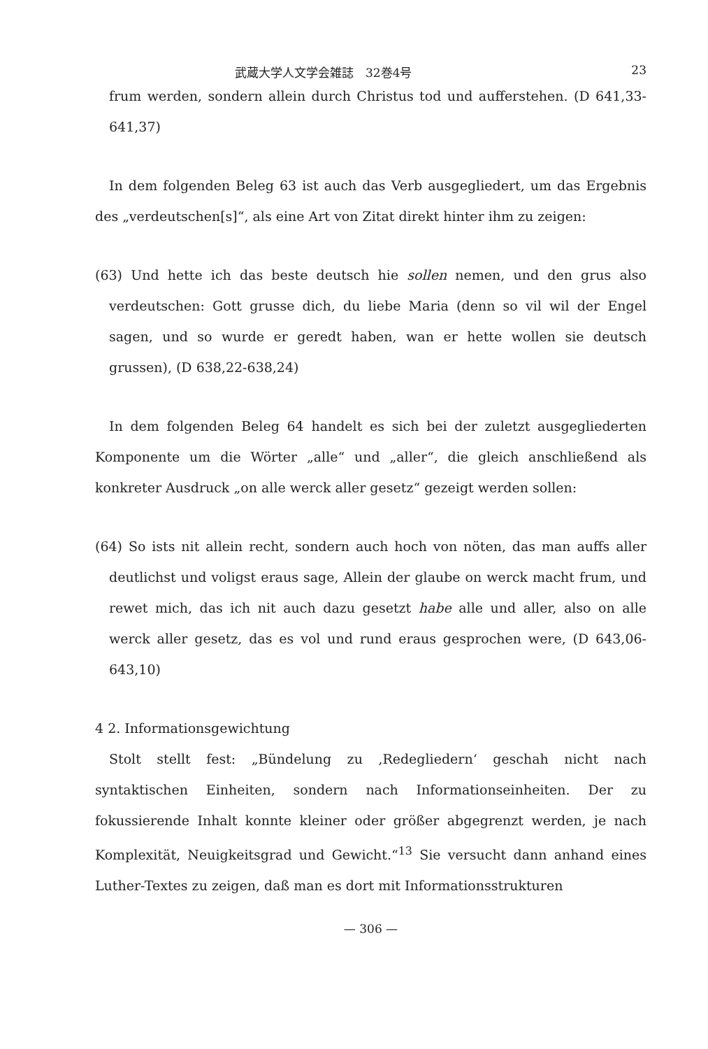武蔵大学人文学会雑誌　32巻4号 23
frum werden, sondern allein durch Christus tod und aufferstehen. (D 641,33-641,37)
In dem folgenden Beleg 63 ist auch das Verb ausgegliedert, um das Ergebnis des „verdeutschen[s]“, als eine Art von Zitat direkt hinter ihm zu zeigen:
(63) Und hette ich das beste deutsch hie sollen nemen, und den grus also verdeutschen: Gott grusse dich, du liebe Maria (denn so vil wil der Engel sagen, und so wurde er geredt haben, wan er hette wollen sie deutsch grussen), (D 638,22-638,24)
In dem folgenden Beleg 64 handelt es sich bei der zuletzt ausgegliederten Komponente um die Wörter „alle“ und „aller“, die gleich anschließend als konkreter Ausdruck „on alle werck aller gesetz“ gezeigt werden sollen:
(64) So ists nit allein recht, sondern auch hoch von nöten, das man auffs aller deutlichst und voligst eraus sage, Allein der glaube on werck macht frum, und rewet mich, das ich nit auch dazu gesetzt habe alle und aller, also on alle werck aller gesetz, das es vol und rund eraus gesprochen were, (D 643,06-643,10)
4 2. Informationsgewichtung
Stolt stellt fest: „Bündelung zu ‚Redegliedern‘ geschah nicht nach syntaktischen Einheiten, sondern nach Informationseinheiten. Der zu fokussierende Inhalt konnte kleiner oder größer abgegrenzt werden, je nach Komplexität, Neuigkeitsgrad und Gewicht.“<sup>13</sup> Sie versucht dann anhand eines Luther-Textes zu zeigen, daß man es dort mit Informationsstrukturen
— 306 —